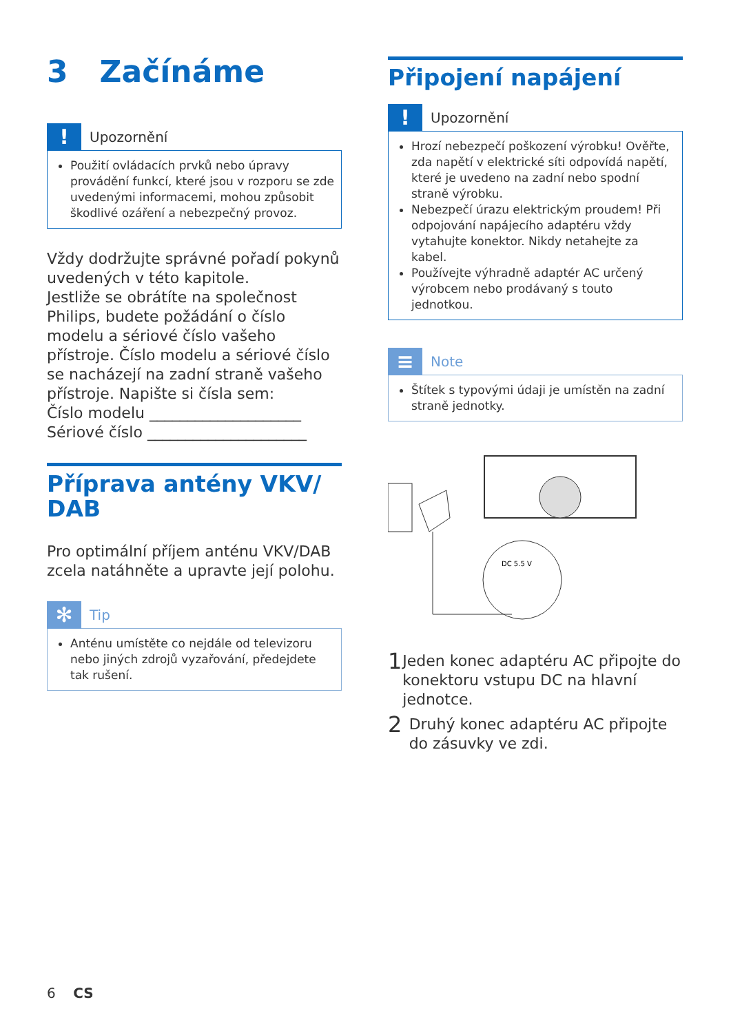3 Začínáme
!
Upozornění
Použití ovládacích prvků nebo úpravy provádění funkcí, které jsou v rozporu se zde uvedenými informacemi, mohou způsobit škodlivé ozáření a nebezpečný provoz.
Vždy dodržujte správné pořadí pokynů uvedených v této kapitole.
Jestliže se obrátíte na společnost Philips, budete požádání o číslo modelu a sériové číslo vašeho přístroje. Číslo modelu a sériové číslo se nacházejí na zadní straně vašeho přístroje. Napište si čísla sem:
Číslo modelu ____________________
Sériové číslo _____________________
Příprava antény VKV/ DAB
Pro optimální příjem anténu VKV/DAB zcela natáhněte a upravte její polohu.
✻
Tip
Anténu umístěte co nejdále od televizoru nebo jiných zdrojů vyzařování, předejdete tak rušení.
Připojení napájení
!
Upozornění
Hrozí nebezpečí poškození výrobku! Ověřte, zda napětí v elektrické síti odpovídá napětí, které je uvedeno na zadní nebo spodní straně výrobku.
Nebezpečí úrazu elektrickým proudem! Při odpojování napájecího adaptéru vždy vytahujte konektor. Nikdy netahejte za kabel.
Používejte výhradně adaptér AC určený výrobcem nebo prodávaný s touto jednotkou.
≡
Note
Štítek s typovými údaji je umístěn na zadní straně jednotky.
DC 5.5 V
1 Jeden konec adaptéru AC připojte do konektoru vstupu DC na hlavní jednotce.
2 Druhý konec adaptéru AC připojte do zásuvky ve zdi.
6 CS